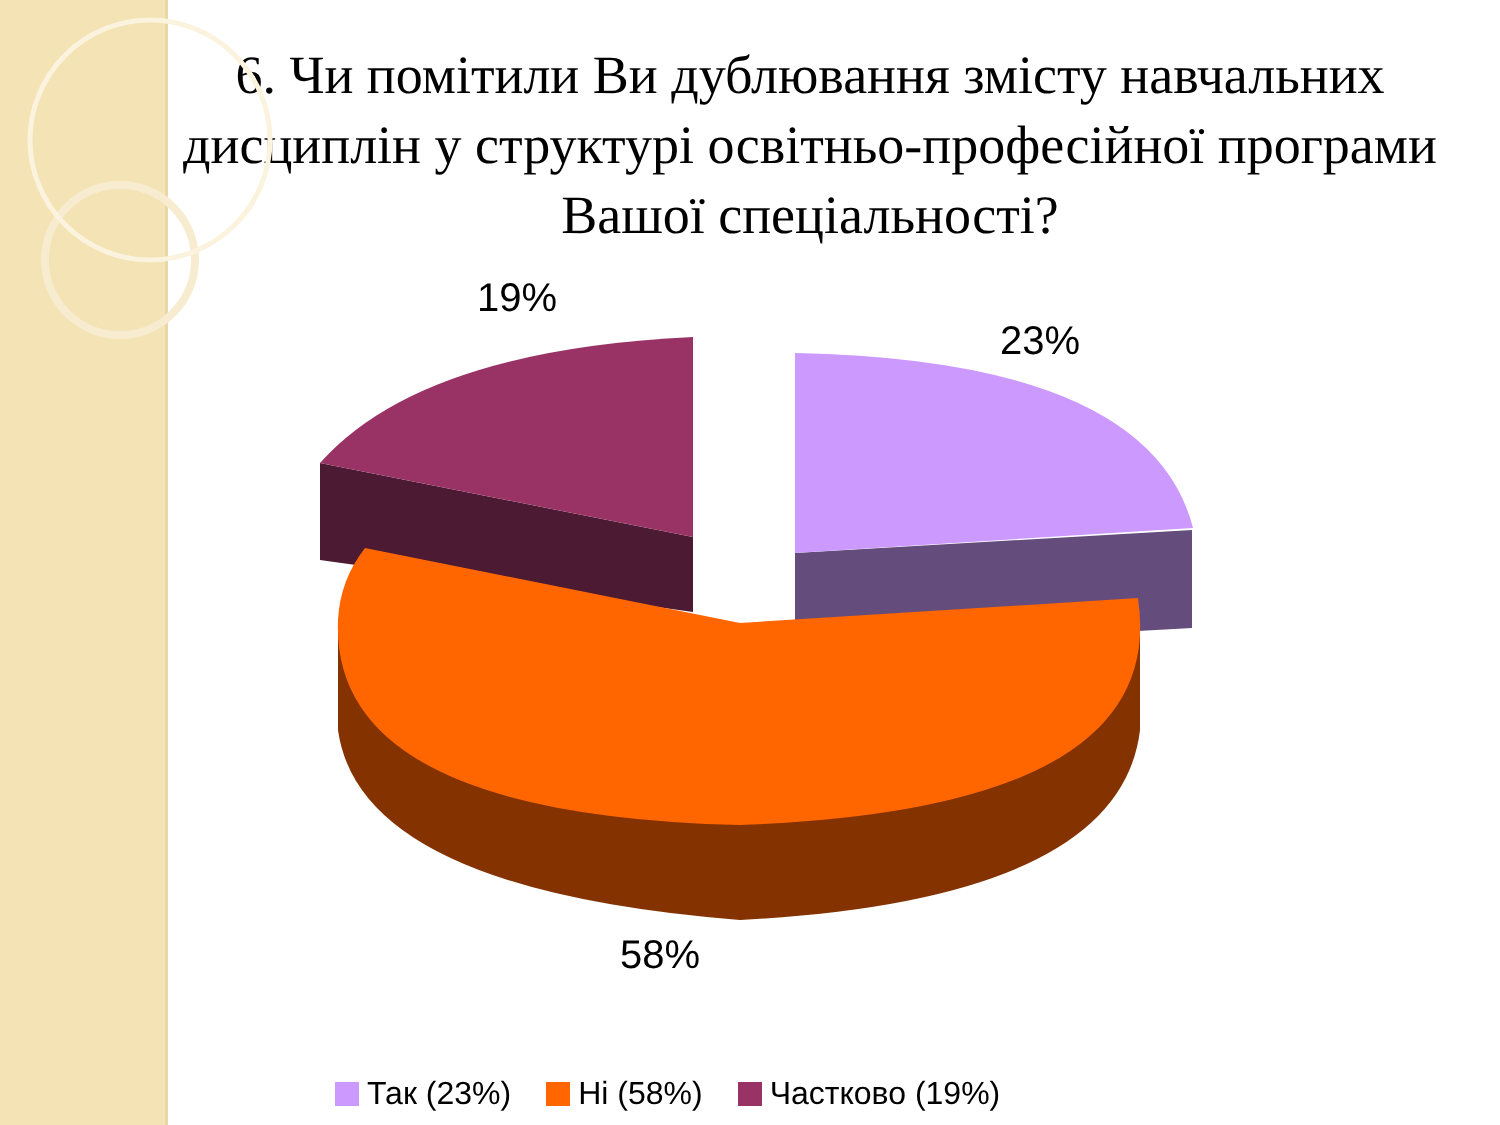6. Чи помітили Ви дублювання змісту навчальних дисциплін у структурі освітньо-професійної програми Вашої спеціальності?
19%
23%
58%
Так (23%) Ні (58%) Частково (19%)